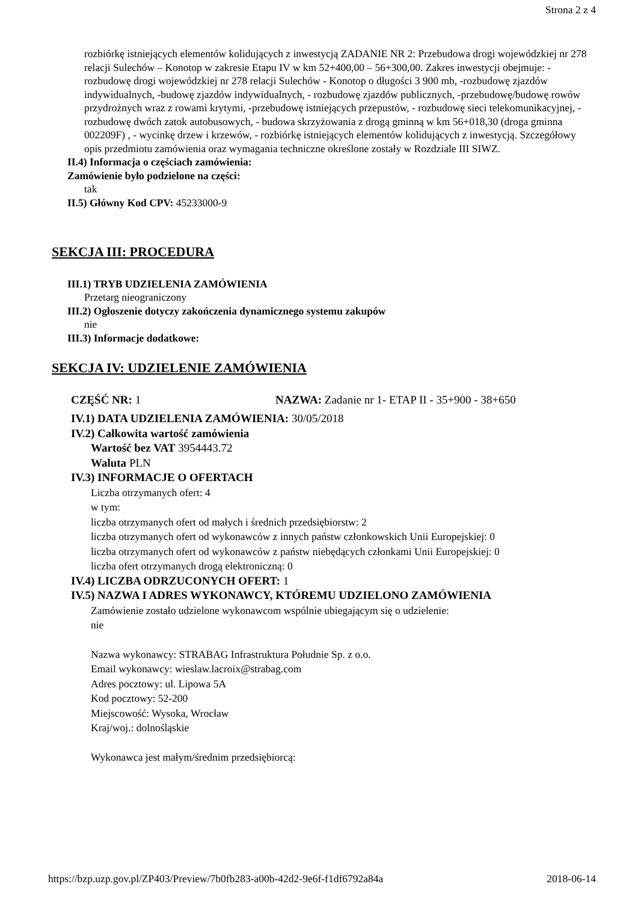Strona 2 z 4
rozbiórkę istniejących elementów kolidujących z inwestycją ZADANIE NR 2: Przebudowa drogi wojewódzkiej nr 278 relacji Sulechów – Konotop w zakresie Etapu IV w km 52+400,00 – 56+300,00. Zakres inwestycji obejmuje: -rozbudowę drogi wojewódzkiej nr 278 relacji Sulechów - Konotop o długości 3 900 mb, -rozbudowę zjazdów indywidualnych, -budowę zjazdów indywidualnych, - rozbudowę zjazdów publicznych, -przebudowę/budowę rowów przydrożnych wraz z rowami krytymi, -przebudowę istniejących przepustów, - rozbudowę sieci telekomunikacyjnej, - rozbudowę dwóch zatok autobusowych, - budowa skrzyżowania z drogą gminną w km 56+018,30 (droga gminna 002209F) , - wycinkę drzew i krzewów, - rozbiórkę istniejących elementów kolidujących z inwestycją. Szczegółowy opis przedmiotu zamówienia oraz wymagania techniczne określone zostały w Rozdziale III SIWZ.
II.4) Informacja o częściach zamówienia:
Zamówienie było podzielone na części:
tak
II.5) Główny Kod CPV: 45233000-9
SEKCJA III: PROCEDURA
III.1) TRYB UDZIELENIA ZAMÓWIENIA
Przetarg nieograniczony
III.2) Ogłoszenie dotyczy zakończenia dynamicznego systemu zakupów
nie
III.3) Informacje dodatkowe:
SEKCJA IV: UDZIELENIE ZAMÓWIENIA
CZĘŚĆ NR: 1 NAZWA: Zadanie nr 1- ETAP II - 35+900 - 38+650
IV.1) DATA UDZIELENIA ZAMÓWIENIA: 30/05/2018
IV.2) Całkowita wartość zamówienia
Wartość bez VAT 3954443.72
Waluta PLN
IV.3) INFORMACJE O OFERTACH
Liczba otrzymanych ofert: 4
w tym:
liczba otrzymanych ofert od małych i średnich przedsiębiorstw: 2
liczba otrzymanych ofert od wykonawców z innych państw członkowskich Unii Europejskiej: 0
liczba otrzymanych ofert od wykonawców z państw niebędących członkami Unii Europejskiej: 0
liczba ofert otrzymanych drogą elektroniczną: 0
IV.4) LICZBA ODRZUCONYCH OFERT: 1
IV.5) NAZWA I ADRES WYKONAWCY, KTÓREMU UDZIELONO ZAMÓWIENIA
Zamówienie zostało udzielone wykonawcom wspólnie ubiegającym się o udzielenie:
nie
Nazwa wykonawcy: STRABAG Infrastruktura Południe Sp. z o.o.
Email wykonawcy: wieslaw.lacroix@strabag.com
Adres pocztowy: ul. Lipowa 5A
Kod pocztowy: 52-200
Miejscowość: Wysoka, Wrocław
Kraj/woj.: dolnośląskie
Wykonawca jest małym/średnim przedsiębiorcą:
https://bzp.uzp.gov.pl/ZP403/Preview/7b0fb283-a00b-42d2-9e6f-f1df6792a84a 2018-06-14